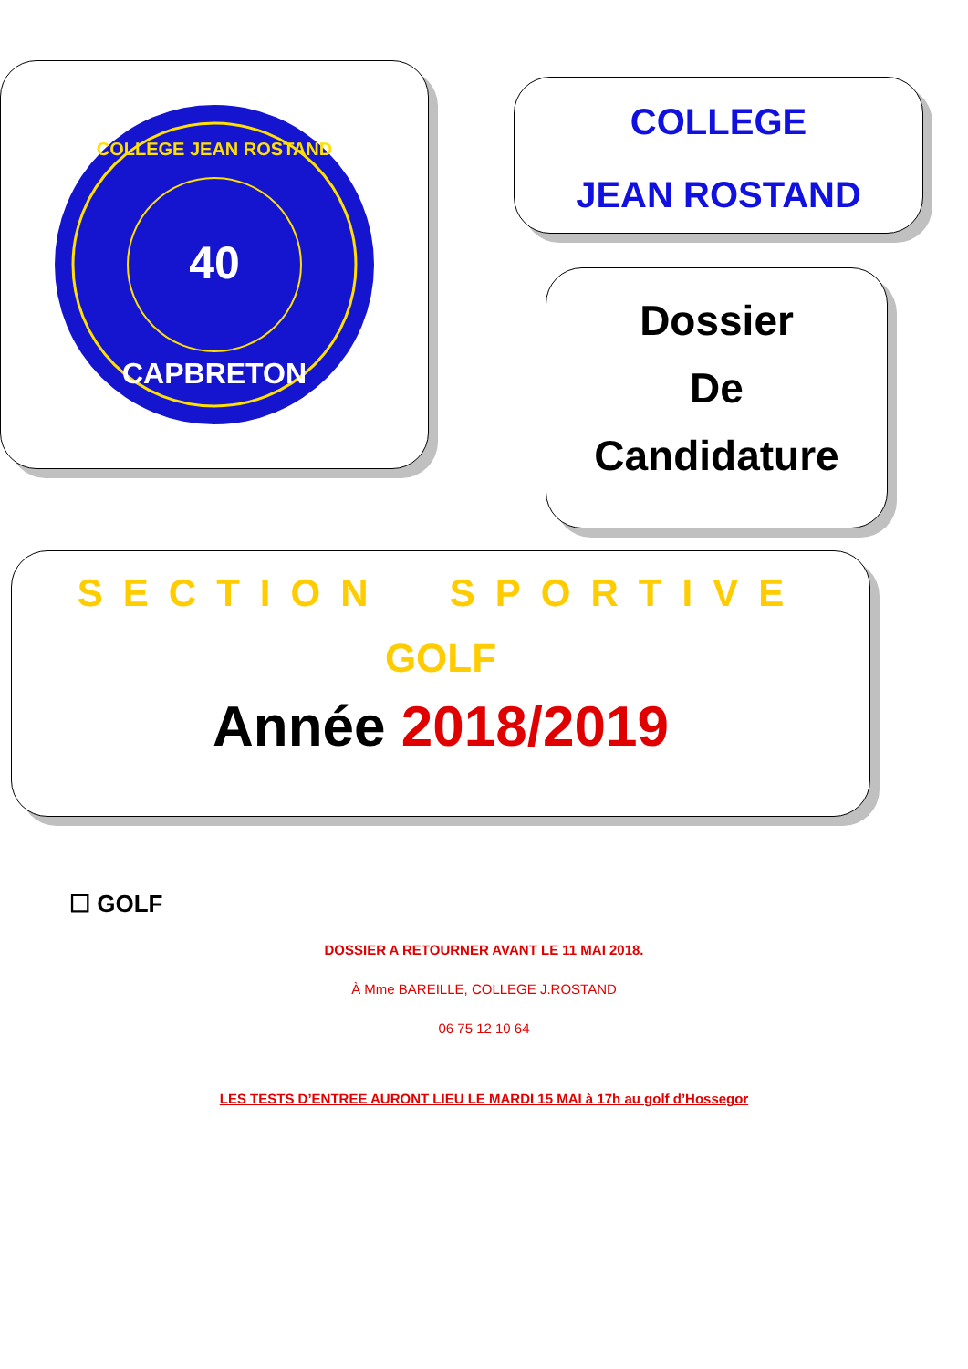COLLEGE JEAN ROSTAND
40
CAPBRETON
COLLEGE
JEAN ROSTAND
Dossier
De
Candidature
SECTION SPORTIVE
GOLF
Année 2018/2019
☐ GOLF
DOSSIER A RETOURNER AVANT LE 11 MAI 2018.
À Mme BAREILLE, COLLEGE J.ROSTAND
06 75 12 10 64
LES TESTS D’ENTREE AURONT LIEU LE MARDI 15 MAI à 17h au golf d’Hossegor